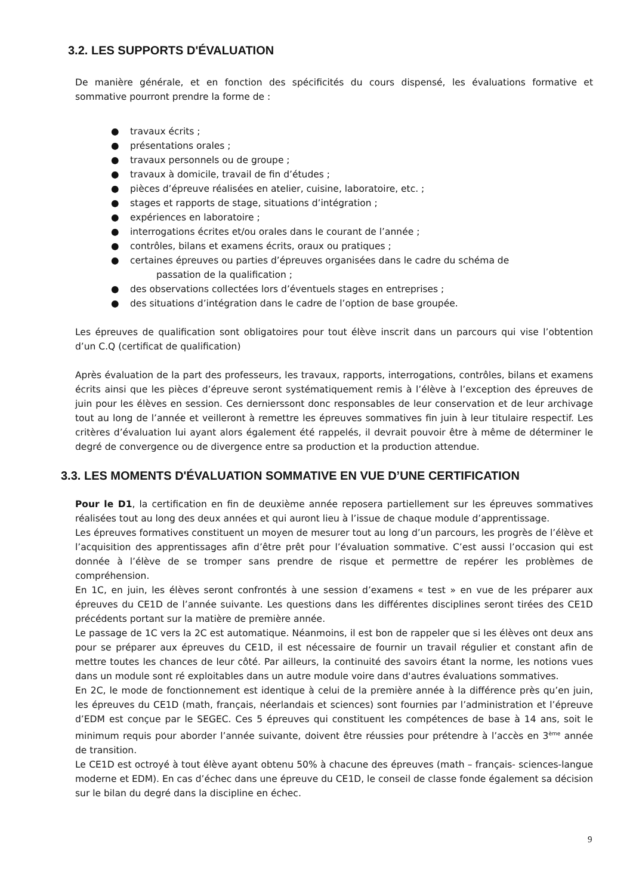3.2. LES SUPPORTS D'ÉVALUATION
De manière générale, et en fonction des spécificités du cours dispensé, les évaluations formative et sommative pourront prendre la forme de :
● travaux écrits ;
● présentations orales ;
● travaux personnels ou de groupe ;
● travaux à domicile, travail de fin d’études ;
● pièces d’épreuve réalisées en atelier, cuisine, laboratoire, etc. ;
● stages et rapports de stage, situations d’intégration ;
● expériences en laboratoire ;
● interrogations écrites et/ou orales dans le courant de l’année ;
● contrôles, bilans et examens écrits, oraux ou pratiques ;
● certaines épreuves ou parties d’épreuves organisées dans le cadre du schéma de
passation de la qualification ;
● des observations collectées lors d’éventuels stages en entreprises ;
● des situations d’intégration dans le cadre de l’option de base groupée.
Les épreuves de qualification sont obligatoires pour tout élève inscrit dans un parcours qui vise l’obtention d’un C.Q (certificat de qualification)
Après évaluation de la part des professeurs, les travaux, rapports, interrogations, contrôles, bilans et examens écrits ainsi que les pièces d’épreuve seront systématiquement remis à l’élève à l’exception des épreuves de juin pour les élèves en session. Ces dernierssont donc responsables de leur conservation et de leur archivage tout au long de l’année et veilleront à remettre les épreuves sommatives fin juin à leur titulaire respectif. Les critères d’évaluation lui ayant alors également été rappelés, il devrait pouvoir être à même de déterminer le degré de convergence ou de divergence entre sa production et la production attendue.
3.3. LES MOMENTS D'ÉVALUATION SOMMATIVE EN VUE D’UNE CERTIFICATION
Pour le D1, la certification en fin de deuxième année reposera partiellement sur les épreuves sommatives réalisées tout au long des deux années et qui auront lieu à l’issue de chaque module d’apprentissage.
Les épreuves formatives constituent un moyen de mesurer tout au long d’un parcours, les progrès de l’élève et l’acquisition des apprentissages afin d’être prêt pour l’évaluation sommative. C’est aussi l’occasion qui est donnée à l’élève de se tromper sans prendre de risque et permettre de repérer les problèmes de compréhension.
En 1C, en juin, les élèves seront confrontés à une session d’examens « test » en vue de les préparer aux épreuves du CE1D de l’année suivante. Les questions dans les différentes disciplines seront tirées des CE1D précédents portant sur la matière de première année.
Le passage de 1C vers la 2C est automatique. Néanmoins, il est bon de rappeler que si les élèves ont deux ans pour se préparer aux épreuves du CE1D, il est nécessaire de fournir un travail régulier et constant afin de mettre toutes les chances de leur côté. Par ailleurs, la continuité des savoirs étant la norme, les notions vues dans un module sont ré exploitables dans un autre module voire dans d'autres évaluations sommatives.
En 2C, le mode de fonctionnement est identique à celui de la première année à la différence près qu’en juin, les épreuves du CE1D (math, français, néerlandais et sciences) sont fournies par l’administration et l’épreuve d’EDM est conçue par le SEGEC. Ces 5 épreuves qui constituent les compétences de base à 14 ans, soit le minimum requis pour aborder l’année suivante, doivent être réussies pour prétendre à l’accès en 3<sup>ème</sup> année de transition.
Le CE1D est octroyé à tout élève ayant obtenu 50% à chacune des épreuves (math – français- sciences-langue moderne et EDM). En cas d’échec dans une épreuve du CE1D, le conseil de classe fonde également sa décision sur le bilan du degré dans la discipline en échec.
9